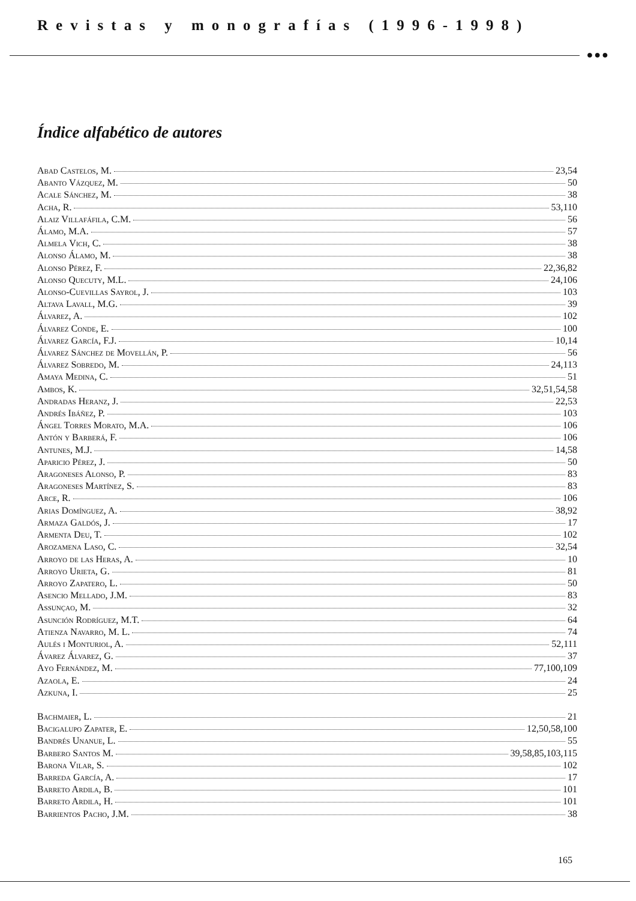Revistas y monografías (1996-1998)
●●●
Índice alfabético de autores
Abad Castelos, M. 23,54
Abanto Vázquez, M. 50
Acale Sánchez, M. 38
Acha, R. 53,110
Alaiz Villafáfila, C.M. 56
Álamo, M.A. 57
Almela Vich, C. 38
Alonso Álamo, M. 38
Alonso Pérez, F. 22,36,82
Alonso Quecuty, M.L. 24,106
Alonso-Cuevillas Sayrol, J. 103
Altava Lavall, M.G. 39
Álvarez, A. 102
Álvarez Conde, E. 100
Álvarez García, F.J. 10,14
Álvarez Sánchez de Movellán, P. 56
Álvarez Sobredo, M. 24,113
Amaya Medina, C. 51
Ambos, K. 32,51,54,58
Andradas Heranz, J. 22,53
Andrés Ibáñez, P. 103
Ángel Torres Morato, M.A. 106
Antón y Barberá, F. 106
Antunes, M.J. 14,58
Aparicio Pérez, J. 50
Aragoneses Alonso, P. 83
Aragoneses Martínez, S. 83
Arce, R. 106
Arias Domínguez, A. 38,92
Armaza Galdós, J. 17
Armenta Deu, T. 102
Arozamena Laso, C. 32,54
Arroyo de las Heras, A. 10
Arroyo Urieta, G. 81
Arroyo Zapatero, L. 50
Asencio Mellado, J.M. 83
Assunçao, M. 32
Asunción Rodríguez, M.T. 64
Atienza Navarro, M. L. 74
Aulés i Monturiol, A. 52,111
Ávarez Álvarez, G. 37
Ayo Fernández, M. 77,100,109
Azaola, E. 24
Azkuna, I. 25
Bachmaier, L. 21
Bacigalupo Zapater, E. 12,50,58,100
Bandrés Unanue, L. 55
Barbero Santos M. 39,58,85,103,115
Barona Vilar, S. 102
Barreda García, A. 17
Barreto Ardila, B. 101
Barreto Ardila, H. 101
Barrientos Pacho, J.M. 38
165